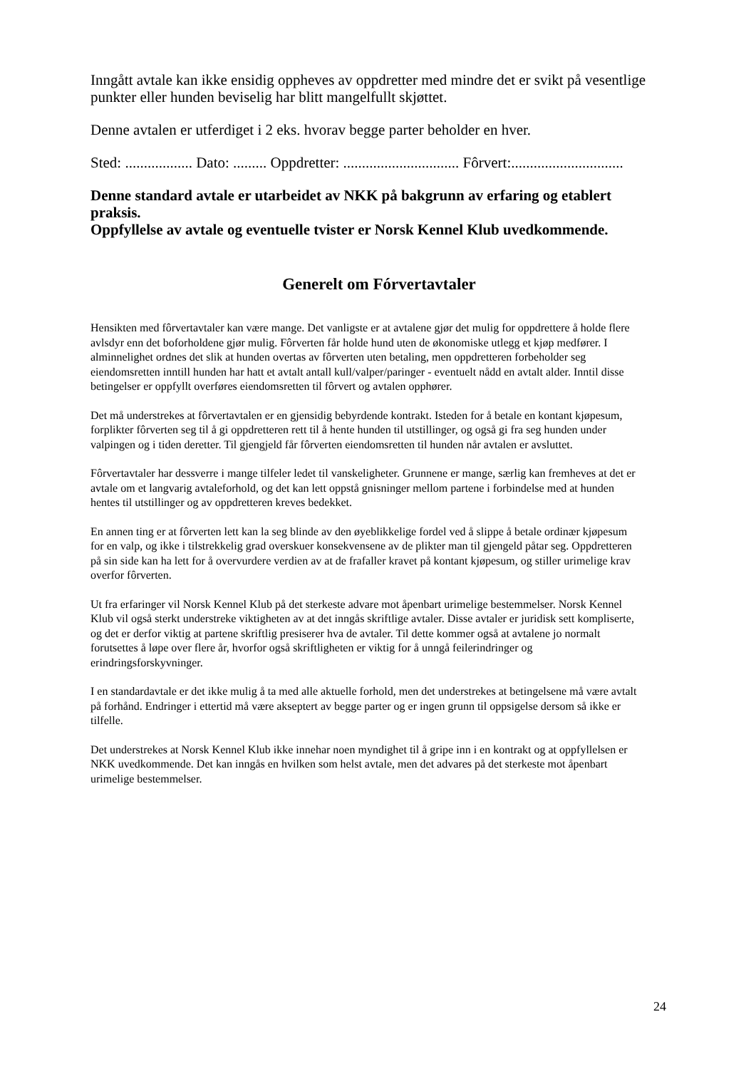Inngått avtale kan ikke ensidig oppheves av oppdretter med mindre det er svikt på vesentlige punkter eller hunden beviselig har blitt mangelfullt skjøttet.
Denne avtalen er utferdiget i 2 eks. hvorav begge parter beholder en hver.
Sted: .................. Dato: ......... Oppdretter: ............................... Fôrvert:..............................
Denne standard avtale er utarbeidet av NKK på bakgrunn av erfaring og etablert praksis.
Oppfyllelse av avtale og eventuelle tvister er Norsk Kennel Klub uvedkommende.
Generelt om Fórvertavtaler
Hensikten med fôrvertavtaler kan være mange. Det vanligste er at avtalene gjør det mulig for oppdrettere å holde flere avlsdyr enn det boforholdene gjør mulig. Fôrverten får holde hund uten de økonomiske utlegg et kjøp medfører. I alminnelighet ordnes det slik at hunden overtas av fôrverten uten betaling, men oppdretteren forbeholder seg eiendomsretten inntill hunden har hatt et avtalt antall kull/valper/paringer - eventuelt nådd en avtalt alder. Inntil disse betingelser er oppfyllt overføres eiendomsretten til fôrvert og avtalen opphører.
Det må understrekes at fôrvertavtalen er en gjensidig bebyrdende kontrakt. Isteden for å betale en kontant kjøpesum, forplikter fôrverten seg til å gi oppdretteren rett til å hente hunden til utstillinger, og også gi fra seg hunden under valpingen og i tiden deretter. Til gjengjeld får fôrverten eiendomsretten til hunden når avtalen er avsluttet.
Fôrvertavtaler har dessverre i mange tilfeler ledet til vanskeligheter. Grunnene er mange, særlig kan fremheves at det er avtale om et langvarig avtaleforhold, og det kan lett oppstå gnisninger mellom partene i forbindelse med at hunden hentes til utstillinger og av oppdretteren kreves bedekket.
En annen ting er at fôrverten lett kan la seg blinde av den øyeblikkelige fordel ved å slippe å betale ordinær kjøpesum for en valp, og ikke i tilstrekkelig grad overskuer konsekvensene av de plikter man til gjengeld påtar seg. Oppdretteren på sin side kan ha lett for å overvurdere verdien av at de frafaller kravet på kontant kjøpesum, og stiller urimelige krav overfor fôrverten.
Ut fra erfaringer vil Norsk Kennel Klub på det sterkeste advare mot åpenbart urimelige bestemmelser. Norsk Kennel Klub vil også sterkt understreke viktigheten av at det inngås skriftlige avtaler. Disse avtaler er juridisk sett kompliserte, og det er derfor viktig at partene skriftlig presiserer hva de avtaler. Til dette kommer også at avtalene jo normalt forutsettes å løpe over flere år, hvorfor også skriftligheten er viktig for å unngå feilerindringer og erindringsforskyvninger.
I en standardavtale er det ikke mulig å ta med alle aktuelle forhold, men det understrekes at betingelsene må være avtalt på forhånd. Endringer i ettertid må være akseptert av begge parter og er ingen grunn til oppsigelse dersom så ikke er tilfelle.
Det understrekes at Norsk Kennel Klub ikke innehar noen myndighet til å gripe inn i en kontrakt og at oppfyllelsen er NKK uvedkommende. Det kan inngås en hvilken som helst avtale, men det advares på det sterkeste mot åpenbart urimelige bestemmelser.
24